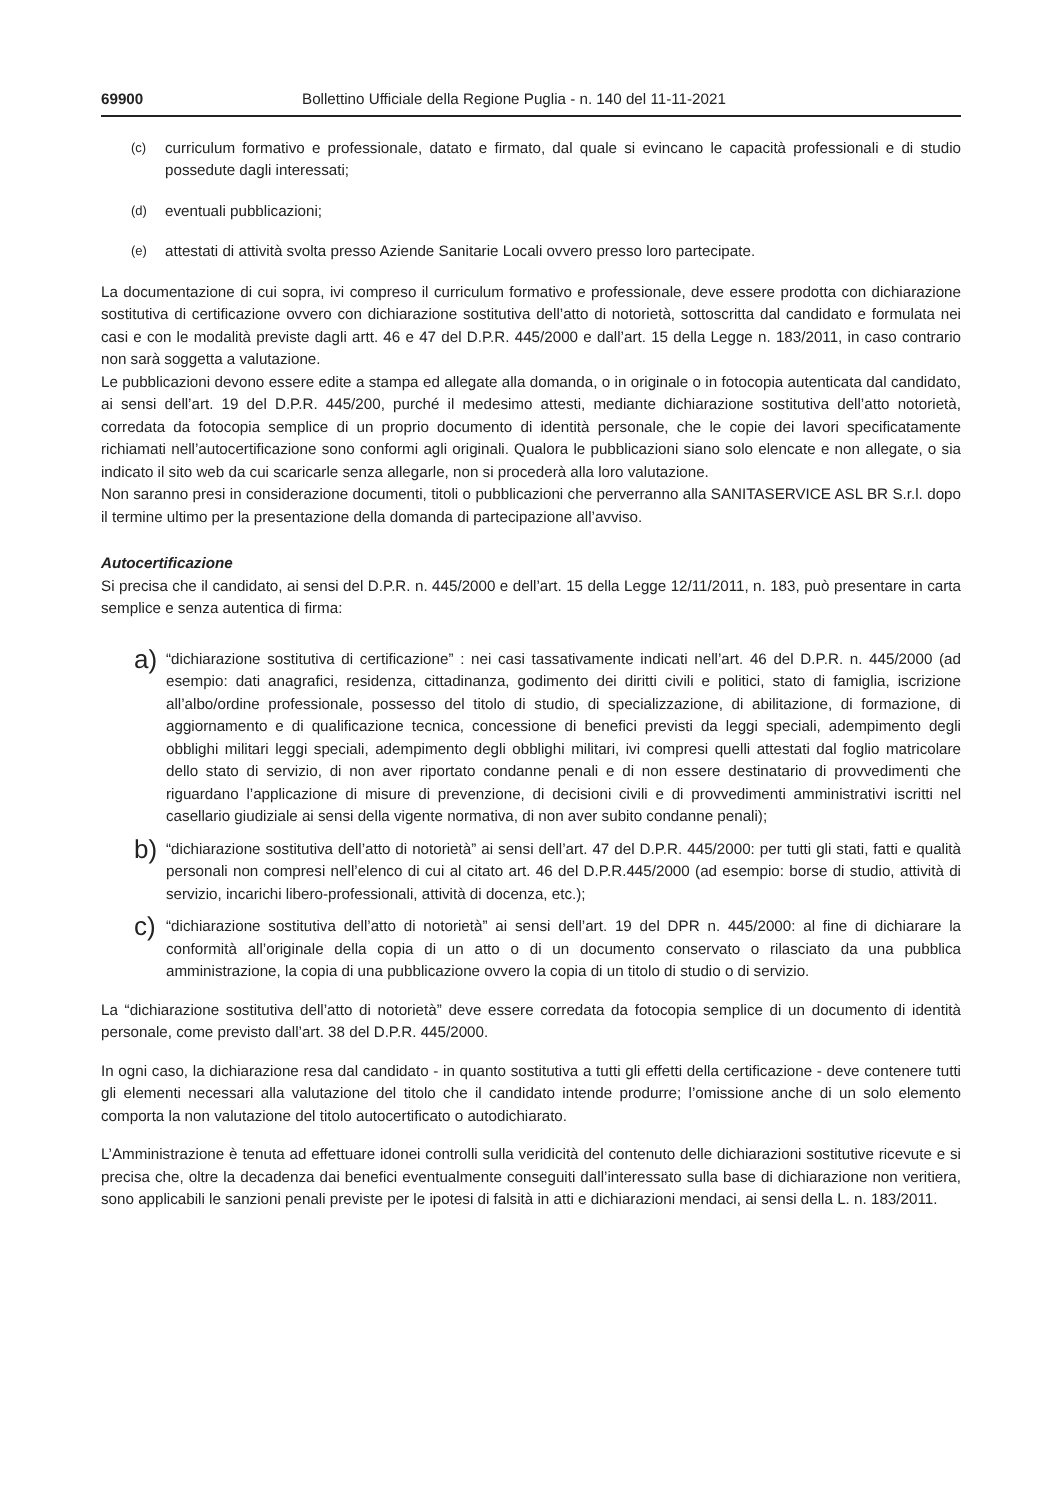69900 Bollettino Ufficiale della Regione Puglia - n. 140 del 11-11-2021
(c)
curriculum formativo e professionale, datato e firmato, dal quale si evincano le capacità professionali e di studio possedute dagli interessati;
(d)
eventuali pubblicazioni;
(e)
attestati di attività svolta presso Aziende Sanitarie Locali ovvero presso loro partecipate.
La documentazione di cui sopra, ivi compreso il curriculum formativo e professionale, deve essere prodotta con dichiarazione sostitutiva di certificazione ovvero con dichiarazione sostitutiva dell’atto di notorietà, sottoscritta dal candidato e formulata nei casi e con le modalità previste dagli artt. 46 e 47 del D.P.R. 445/2000 e dall’art. 15 della Legge n. 183/2011, in caso contrario non sarà soggetta a valutazione.
Le pubblicazioni devono essere edite a stampa ed allegate alla domanda, o in originale o in fotocopia autenticata dal candidato, ai sensi dell’art. 19 del D.P.R. 445/200, purché il medesimo attesti, mediante dichiarazione sostitutiva dell’atto notorietà, corredata da fotocopia semplice di un proprio documento di identità personale, che le copie dei lavori specificatamente richiamati nell’autocertificazione sono conformi agli originali. Qualora le pubblicazioni siano solo elencate e non allegate, o sia indicato il sito web da cui scaricarle senza allegarle, non si procederà alla loro valutazione.
Non saranno presi in considerazione documenti, titoli o pubblicazioni che perverranno alla SANITASERVICE ASL BR S.r.l. dopo il termine ultimo per la presentazione della domanda di partecipazione all’avviso.
Autocertificazione
Si precisa che il candidato, ai sensi del D.P.R. n. 445/2000 e dell’art. 15 della Legge 12/11/2011, n. 183, può presentare in carta semplice e senza autentica di firma:
a)
“dichiarazione sostitutiva di certificazione” : nei casi tassativamente indicati nell’art. 46 del D.P.R. n. 445/2000 (ad esempio: dati anagrafici, residenza, cittadinanza, godimento dei diritti civili e politici, stato di famiglia, iscrizione all’albo/ordine professionale, possesso del titolo di studio, di specializzazione, di abilitazione, di formazione, di aggiornamento e di qualificazione tecnica, concessione di benefici previsti da leggi speciali, adempimento degli obblighi militari leggi speciali, adempimento degli obblighi militari, ivi compresi quelli attestati dal foglio matricolare dello stato di servizio, di non aver riportato condanne penali e di non essere destinatario di provvedimenti che riguardano l’applicazione di misure di prevenzione, di decisioni civili e di provvedimenti amministrativi iscritti nel casellario giudiziale ai sensi della vigente normativa, di non aver subito condanne penali);
b)
“dichiarazione sostitutiva dell’atto di notorietà” ai sensi dell’art. 47 del D.P.R. 445/2000: per tutti gli stati, fatti e qualità personali non compresi nell’elenco di cui al citato art. 46 del D.P.R.445/2000 (ad esempio: borse di studio, attività di servizio, incarichi libero-professionali, attività di docenza, etc.);
c)
“dichiarazione sostitutiva dell’atto di notorietà” ai sensi dell’art. 19 del DPR n. 445/2000: al fine di dichiarare la conformità all’originale della copia di un atto o di un documento conservato o rilasciato da una pubblica amministrazione, la copia di una pubblicazione ovvero la copia di un titolo di studio o di servizio.
La “dichiarazione sostitutiva dell’atto di notorietà” deve essere corredata da fotocopia semplice di un documento di identità personale, come previsto dall’art. 38 del D.P.R. 445/2000.
In ogni caso, la dichiarazione resa dal candidato - in quanto sostitutiva a tutti gli effetti della certificazione - deve contenere tutti gli elementi necessari alla valutazione del titolo che il candidato intende produrre; l’omissione anche di un solo elemento comporta la non valutazione del titolo autocertificato o autodichiarato.
L’Amministrazione è tenuta ad effettuare idonei controlli sulla veridicità del contenuto delle dichiarazioni sostitutive ricevute e si precisa che, oltre la decadenza dai benefici eventualmente conseguiti dall’interessato sulla base di dichiarazione non veritiera, sono applicabili le sanzioni penali previste per le ipotesi di falsità in atti e dichiarazioni mendaci, ai sensi della L. n. 183/2011.